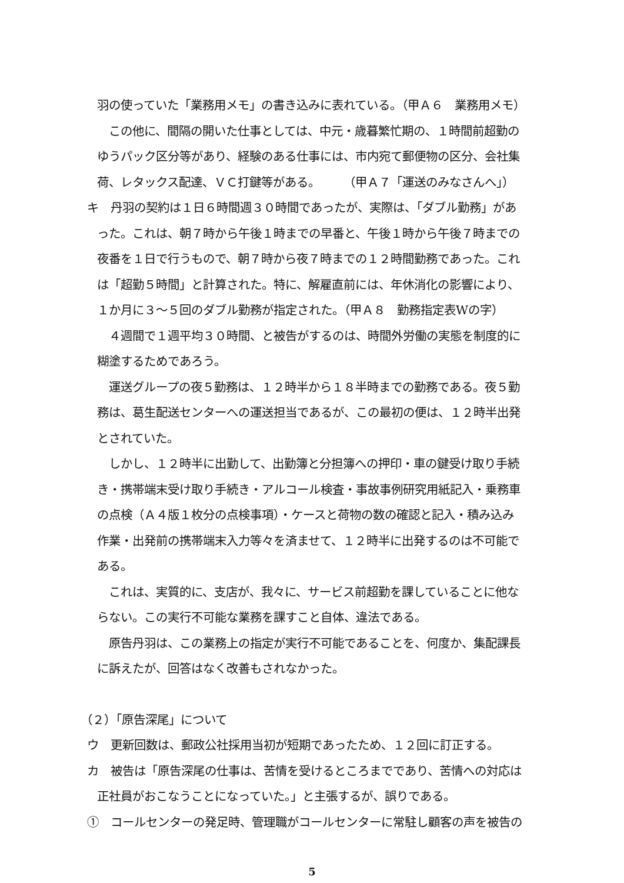羽の使っていた「業務用メモ」の書き込みに表れている。（甲Ａ６　業務用メモ）
　この他に、間隔の開いた仕事としては、中元・歳暮繁忙期の、１時間前超勤の
ゆうパック区分等があり、経験のある仕事には、市内宛て郵便物の区分、会社集
荷、レタックス配達、ＶＣ打鍵等がある。　　　（甲Ａ７「運送のみなさんへ」）
キ　丹羽の契約は１日６時間週３０時間であったが、実際は、「ダブル勤務」があ
った。これは、朝７時から午後１時までの早番と、午後１時から午後７時までの
夜番を１日で行うもので、朝７時から夜７時までの１２時間勤務であった。これ
は「超勤５時間」と計算された。特に、解雇直前には、年休消化の影響により、
１か月に３～５回のダブル勤務が指定された。（甲Ａ８　勤務指定表Wの字）
　４週間で１週平均３０時間、と被告がするのは、時間外労働の実態を制度的に
糊塗するためであろう。
　運送グループの夜５勤務は、１２時半から１８半時までの勤務である。夜５勤
務は、葛生配送センターへの運送担当であるが、この最初の便は、１２時半出発
とされていた。
　しかし、１２時半に出勤して、出勤簿と分担簿への押印・車の鍵受け取り手続
き・携帯端末受け取り手続き・アルコール検査・事故事例研究用紙記入・乗務車
の点検（Ａ４版１枚分の点検事項）・ケースと荷物の数の確認と記入・積み込み
作業・出発前の携帯端末入力等々を済ませて、１２時半に出発するのは不可能で
ある。
　これは、実質的に、支店が、我々に、サービス前超勤を課していることに他な
らない。この実行不可能な業務を課すこと自体、違法である。
　原告丹羽は、この業務上の指定が実行不可能であることを、何度か、集配課長
に訴えたが、回答はなく改善もされなかった。
（２）「原告深尾」について
ウ　更新回数は、郵政公社採用当初が短期であったため、１２回に訂正する。
カ　被告は「原告深尾の仕事は、苦情を受けるところまでであり、苦情への対応は
正社員がおこなうことになっていた。」と主張するが、誤りである。
①　コールセンターの発足時、管理職がコールセンターに常駐し顧客の声を被告の
5